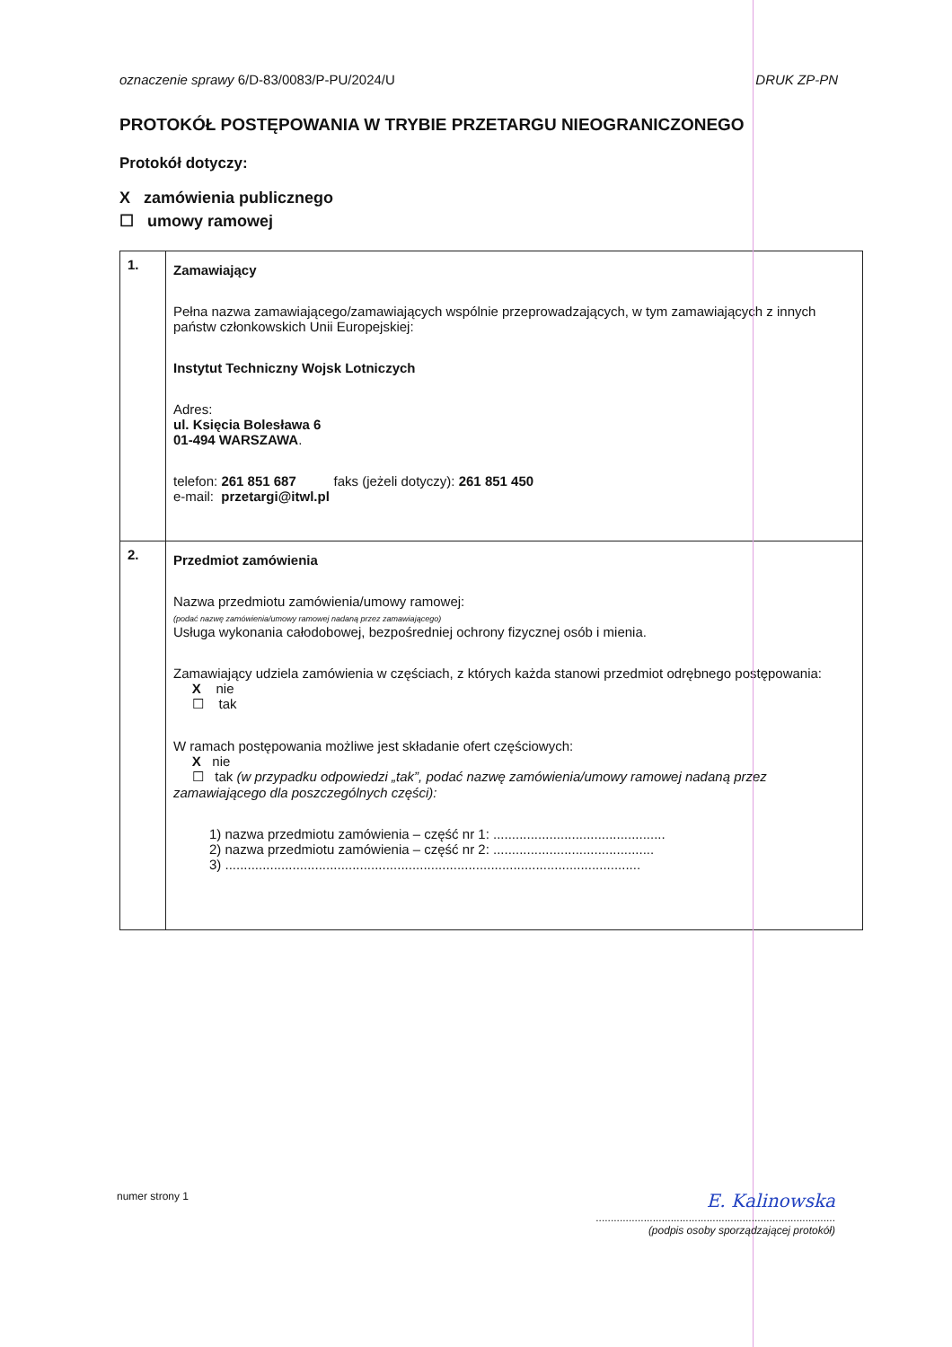oznaczenie sprawy 6/D-83/0083/P-PU/2024/U DRUK ZP-PN
PROTOKÓŁ POSTĘPOWANIA W TRYBIE PRZETARGU NIEOGRANICZONEGO
Protokół dotyczy:
X zamówienia publicznego
☐ umowy ramowej
| 1. | Zamawiający Pełna nazwa zamawiającego/zamawiających wspólnie przeprowadzających, w tym zamawiających z innych państw członkowskich Unii Europejskiej: Instytut Techniczny Wojsk Lotniczych Adres: ul. Księcia Bolesława 6 01-494 WARSZAWA . telefon: 261 851 687 faks (jeżeli dotyczy): 261 851 450 e-mail: przetargi@itwl.pl |
| 2. | Przedmiot zamówienia Nazwa przedmiotu zamówienia/umowy ramowej: (podać nazwę zamówienia/umowy ramowej nadaną przez zamawiającego) Usługa wykonania całodobowej, bezpośredniej ochrony fizycznej osób i mienia. Zamawiający udziela zamówienia w częściach, z których każda stanowi przedmiot odrębnego postępowania: X nie ☐ tak W ramach postępowania możliwe jest składanie ofert częściowych: X nie ☐ tak (w przypadku odpowiedzi „tak”, podać nazwę zamówienia/umowy ramowej nadaną przez zamawiającego dla poszczególnych części): 1) nazwa przedmiotu zamówienia – część nr 1: .............................................. 2) nazwa przedmiotu zamówienia – część nr 2: ........................................... 3) ............................................................................................................... |
numer strony 1
E. Kalinowska
................................................................................
(podpis osoby sporządzającej protokół)